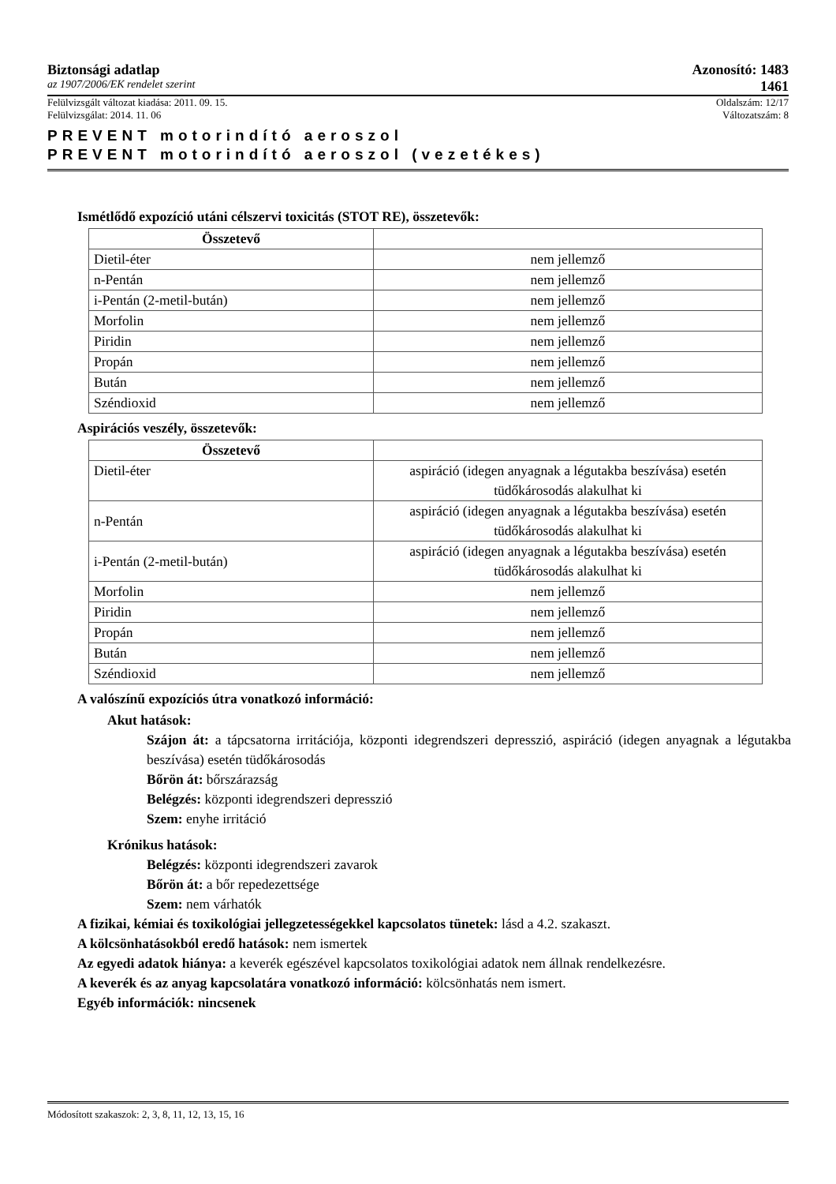Biztonsági adatlap Azonosító: 1483
az 1907/2006/EK rendelet szerint 1461
Felülvizsgált változat kiadása: 2011. 09. 15. Oldalszám: 12/17
Felülvizsgálat: 2014. 11. 06 Változatszám: 8
PREVENT motorindító aeroszol
PREVENT motorindító aeroszol (vezetékes)
Ismétlődő expozíció utáni célszervi toxicitás (STOT RE), összetevők:
| Összetevő | |
| --- | --- |
| Dietil-éter | nem jellemző |
| n-Pentán | nem jellemző |
| i-Pentán (2-metil-bután) | nem jellemző |
| Morfolin | nem jellemző |
| Piridin | nem jellemző |
| Propán | nem jellemző |
| Bután | nem jellemző |
| Széndioxid | nem jellemző |
Aspirációs veszély, összetevők:
| Összetevő | |
| --- | --- |
| Dietil-éter | aspiráció (idegen anyagnak a légutakba beszívása) esetén tüdőkárosodás alakulhat ki |
| n-Pentán | aspiráció (idegen anyagnak a légutakba beszívása) esetén tüdőkárosodás alakulhat ki |
| i-Pentán (2-metil-bután) | aspiráció (idegen anyagnak a légutakba beszívása) esetén tüdőkárosodás alakulhat ki |
| Morfolin | nem jellemző |
| Piridin | nem jellemző |
| Propán | nem jellemző |
| Bután | nem jellemző |
| Széndioxid | nem jellemző |
A valószínű expozíciós útra vonatkozó információ:
Akut hatások:
Szájon át: a tápcsatorna irritációja, központi idegrendszeri depresszió, aspiráció (idegen anyagnak a légutakba beszívása) esetén tüdőkárosodás
Bőrön át: bőrszárazság
Belégzés: központi idegrendszeri depresszió
Szem: enyhe irritáció
Krónikus hatások:
Belégzés: központi idegrendszeri zavarok
Bőrön át: a bőr repedezettsége
Szem: nem várhatók
A fizikai, kémiai és toxikológiai jellegzetességekkel kapcsolatos tünetek: lásd a 4.2. szakaszt.
A kölcsönhatásokból eredő hatások: nem ismertek
Az egyedi adatok hiánya: a keverék egészével kapcsolatos toxikológiai adatok nem állnak rendelkezésre.
A keverék és az anyag kapcsolatára vonatkozó információ: kölcsönhatás nem ismert.
Egyéb információk: nincsenek
Módosított szakaszok: 2, 3, 8, 11, 12, 13, 15, 16